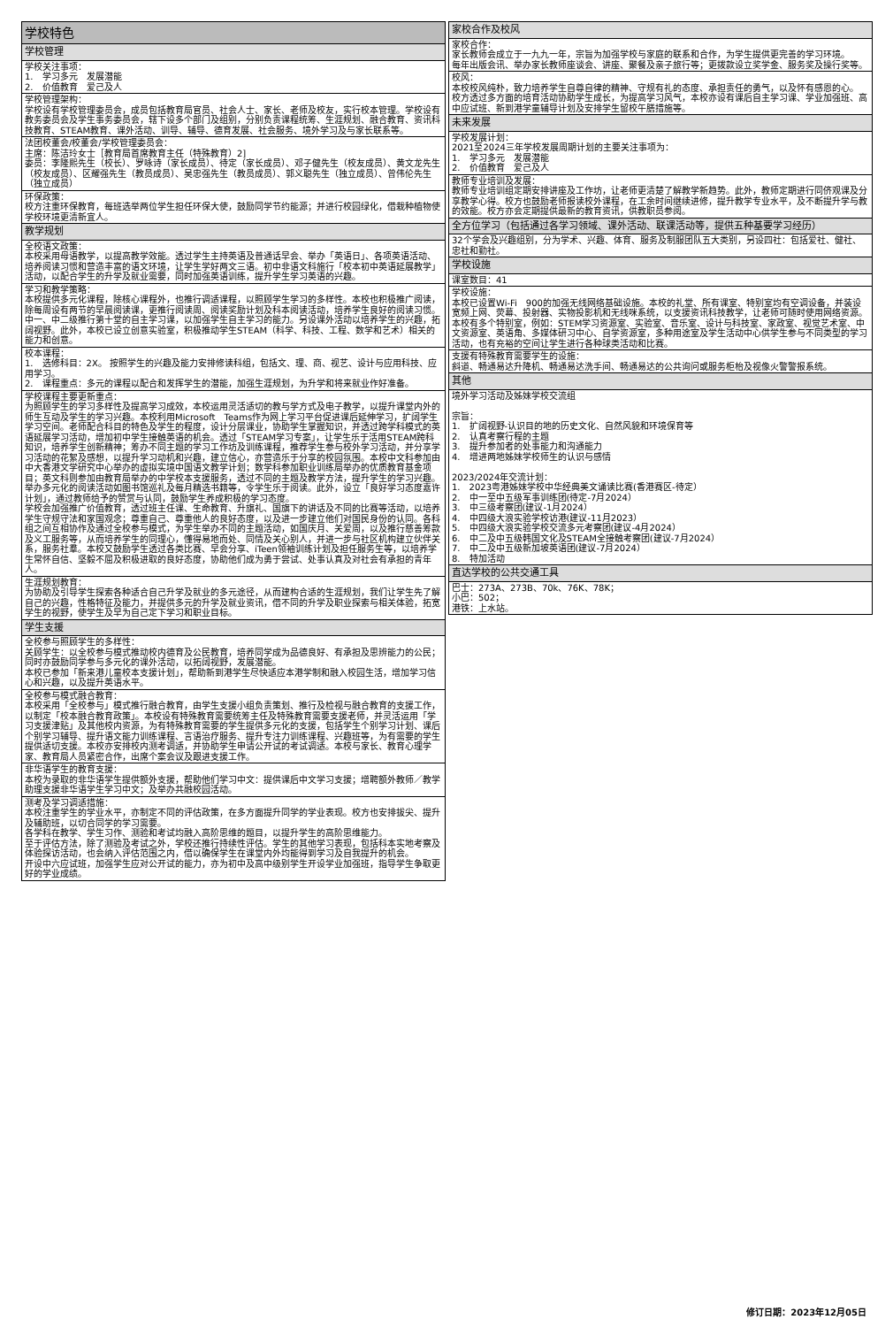| 学校特色 |
| 学校管理 |
| 学校关注事项： 1. 学习多元 发展潜能 2. 价值教育 爱己及人 |
| 学校管理架构： 学校设有学校管理委员会，成员包括教育局官员、社会人士、家长、老师及校友，实行校本管理。学校设有教务委员会及学生事务委员会，辖下设多个部门及组别，分别负责课程统筹、生涯规划、融合教育、资讯科技教育、STEAM教育、课外活动、训导、辅导、德育发展、社会服务、境外学习及与家长联系等。 |
| 法团校董会/校董会/学校管理委员会： 主席：陈洁玲女士［教育局首席教育主任（特殊教育）2] 委员：李隆熙先生（校长）、罗咏诗（家长成员）、待定（家长成员）、邓子健先生（校友成员）、黄文龙先生（校友成员）、区耀强先生（教员成员）、吴忠强先生（教员成员）、郭义聪先生（独立成员）、曾伟伦先生（独立成员） |
| 环保政策： 校方注重环保教育，每班选举两位学生担任环保大使，鼓励同学节约能源；并进行校园绿化，借栽种植物使学校环境更清新宜人。 |
| 教学规划 |
| 全校语文政策： 本校采用母语教学，以提高教学效能。透过学生主持英语及普通话早会、举办「英语日」、各项英语活动、培养阅读习惯和营造丰富的语文环境，让学生学好两文三语。初中非语文科施行「校本初中英语延展教学」活动，以配合学生的升学及就业需要，同时加强英语训练，提升学生学习英语的兴趣。 |
| 学习和教学策略： 本校提供多元化课程，除核心课程外，也推行调适课程，以照顾学生学习的多样性。本校也积极推广阅读，除每周设有两节的早晨阅读课，更推行阅读周、阅读奖励计划及科本阅读活动，培养学生良好的阅读习惯。中一、中二级推行第十堂的自主学习课，以加强学生自主学习的能力。另设课外活动以培养学生的兴趣，拓阔视野。此外，本校已设立创意实验室，积极推动学生STEAM（科学、科技、工程、数学和艺术）相关的能力和创意。 |
| 校本课程： 1. 选修科目：2X。 按照学生的兴趣及能力安排修读科组，包括文、理、商、视艺、设计与应用科技、应用学习。 2. 课程重点：多元的课程以配合和发挥学生的潜能，加强生涯规划，为升学和将来就业作好准备。 |
| 学校课程主要更新重点： 为照顾学生的学习多样性及提高学习成效，本校运用灵活适切的教与学方式及电子教学，以提升课堂内外的师生互动及学生的学习兴趣。本校利用Microsoft Teams作为网上学习平台促进课后延伸学习，扩阔学生学习空间。老师配合科目的特色及学生的程度，设计分层课业，协助学生掌握知识，并透过跨学科模式的英语延展学习活动，增加初中学生接触英语的机会。透过「STEAM学习专案」，让学生乐于活用STEAM跨科知识，培养学生创新精神；筹办不同主题的学习工作坊及训练课程，推荐学生参与校外学习活动，并分享学习活动的花絮及感想，以提升学习动机和兴趣，建立信心，亦营造乐于分享的校园氛围。本校中文科参加由中大香港文学研究中心举办的虚拟实境中国语文教学计划；数学科参加职业训练局举办的优质教育基金项目；英文科则参加由教育局举办的中学校本支援服务，透过不同的主题及教学方法，提升学生的学习兴趣。举办多元化的阅读活动如图书馆巡礼及每月精选书籍等，令学生乐于阅读。此外，设立「良好学习态度嘉许计划」，通过教师给予的赞赏与认同，鼓励学生养成积极的学习态度。 学校会加强推广价值教育，透过班主任课、生命教育、升旗礼、国旗下的讲话及不同的比赛等活动，以培养学生守规守法和家国观念；尊重自己、尊重他人的良好态度，以及进一步建立他们对国民身份的认同。各科组之间互相协作及通过全校参与模式，为学生举办不同的主题活动，如国庆月、关爱周，以及推行慈善筹款及义工服务等，从而培养学生的同理心，懂得易地而处、同情及关心别人，并进一步与社区机构建立伙伴关系，服务社羣。本校又鼓励学生透过各类比赛、早会分享、iTeen领袖训练计划及担任服务生等，以培养学生常怀自信、坚毅不屈及积极进取的良好态度，协助他们成为勇于尝试、处事认真及对社会有承担的青年人。 |
| 生涯规划教育： 为协助及引导学生探索各种适合自己升学及就业的多元途径，从而建构合适的生涯规划，我们让学生先了解自己的兴趣，性格特征及能力，并提供多元的升学及就业资讯，借不同的升学及职业探索与相关体验，拓宽学生的视野，使学生及早为自己定下学习和职业目标。 |
| 学生支援 |
| 全校参与照顾学生的多样性： 关顾学生：以全校参与模式推动校内德育及公民教育，培养同学成为品德良好、有承担及思辨能力的公民；同时亦鼓励同学参与多元化的课外活动，以拓阔视野，发展潜能。 本校已参加「新来港儿童校本支援计划」，帮助新到港学生尽快适应本港学制和融入校园生活，增加学习信心和兴趣，以及提升英语水平。 |
| 全校参与模式融合教育： 本校采用「全校参与」模式推行融合教育，由学生支援小组负责策划、推行及检视与融合教育的支援工作，以制定「校本融合教育政策」。本校设有特殊教育需要统筹主任及特殊教育需要支援老师，并灵活运用「学习支援津贴」及其他校内资源，为有特殊教育需要的学生提供多元化的支援，包括学生个别学习计划、课后个别学习辅导、提升语文能力训练课程、言语治疗服务、提升专注力训练课程、兴趣班等，为有需要的学生提供适切支援。本校亦安排校内测考调适，并协助学生申请公开试的考试调适。本校与家长、教育心理学家、教育局人员紧密合作，出席个案会议及跟进支援工作。 |
| 非华语学生的教育支援： 本校为录取的非华语学生提供额外支援，帮助他们学习中文：提供课后中文学习支援；增聘额外教师／教学助理支援非华语学生学习中文；及举办共融校园活动。 |
| 测考及学习调适措施： 本校注重学生的学业水平，亦制定不同的评估政策，在多方面提升同学的学业表现。校方也安排拔尖、提升及辅助班，以切合同学的学习需要。 各学科在教学、学生习作、测验和考试均融入高阶思维的题目，以提升学生的高阶思维能力。 至于评估方法，除了测验及考试之外，学校还推行持续性评估。学生的其他学习表现，包括科本实地考察及体验探访活动，也会纳入评估范围之内，借以确保学生在课堂内外均能得到学习及自我提升的机会。 开设中六应试班，加强学生应对公开试的能力，亦为初中及高中级别学生开设学业加强班，指导学生争取更好的学业成绩。 |
| 家校合作及校风 |
| 家校合作： 家长教师会成立于一九九一年，宗旨为加强学校与家庭的联系和合作，为学生提供更完善的学习环境。 每年出版会讯、举办家长教师座谈会、讲座、聚餐及亲子旅行等；更拨款设立奖学金、服务奖及操行奖等。 |
| 校风： 本校校风纯朴，致力培养学生自尊自律的精神、守规有礼的态度、承担责任的勇气，以及怀有感恩的心。 校方透过多方面的培育活动协助学生成长，为提高学习风气，本校亦设有课后自主学习课、学业加强班、高中应试班、新到港学童辅导计划及安排学生留校午膳措施等。 |
| 未来发展 |
| 学校发展计划： 2021至2024三年学校发展周期计划的主要关注事项为： 1. 学习多元 发展潜能 2. 价值教育 爱己及人 |
| 教师专业培训及发展： 教师专业培训组定期安排讲座及工作坊，让老师更清楚了解教学新趋势。此外，教师定期进行同侪观课及分享教学心得。校方也鼓励老师报读校外课程，在工余时间继续进修，提升教学专业水平，及不断提升学与教的效能。校方亦会定期提供最新的教育资讯，供教职员参阅。 |
| 全方位学习（包括通过各学习领域、课外活动、联课活动等，提供五种基要学习经历） |
| 32个学会及兴趣组别，分为学术、兴趣、体育、服务及制服团队五大类别，另设四社：包括爱社、健社、忠社和勤社。 |
| 学校设施 |
| 课室数目：41 |
| 学校设施： 本校已设置Wi-Fi 900的加强无线网络基础设施。本校的礼堂、所有课室、特别室均有空调设备，并装设宽频上网、荧幕、投射器、实物投影机和无线咪系统，以支援资讯科技教学，让老师可随时使用网络资源。 本校有多个特别室，例如：STEM学习资源室、实验室、音乐室、设计与科技室、家政室、视觉艺术室、中文资源室、英语角、多媒体研习中心、自学资源室，多种用途室及学生活动中心供学生参与不同类型的学习活动，也有充裕的空间让学生进行各种球类活动和比赛。 |
| 支援有特殊教育需要学生的设施： 斜道、畅通易达升降机、畅通易达洗手间、畅通易达的公共询问或服务柜枱及视像火警警报系统。 |
| 其他 |
| 境外学习活动及姊妹学校交流组 宗旨： 1. 扩阔视野-认识目的地的历史文化、自然风貌和环境保育等 2. 认真考察行程的主题 3. 提升参加者的处事能力和沟通能力 4. 增进两地姊妹学校师生的认识与感情 2023/2024年交流计划： 1. 2023粤港姊妹学校中华经典美文诵读比赛(香港赛区-待定） 2. 中一至中五级军事训练团(待定-7月2024） 3. 中三级考察团(建议-1月2024） 4. 中四级大浪实验学校访港(建议-11月2023） 5. 中四级大浪实验学校交流多元考察团(建议-4月2024） 6. 中二及中五级韩国文化及STEAM全接触考察团(建议-7月2024） 7. 中二及中五级新加坡英语团(建议-7月2024） 8. 特加活动 |
| 直达学校的公共交通工具 |
| 巴士：273A、273B、70k、76K、78K； 小巴：502； 港铁：上水站。 |
修订日期：2023年12月05日